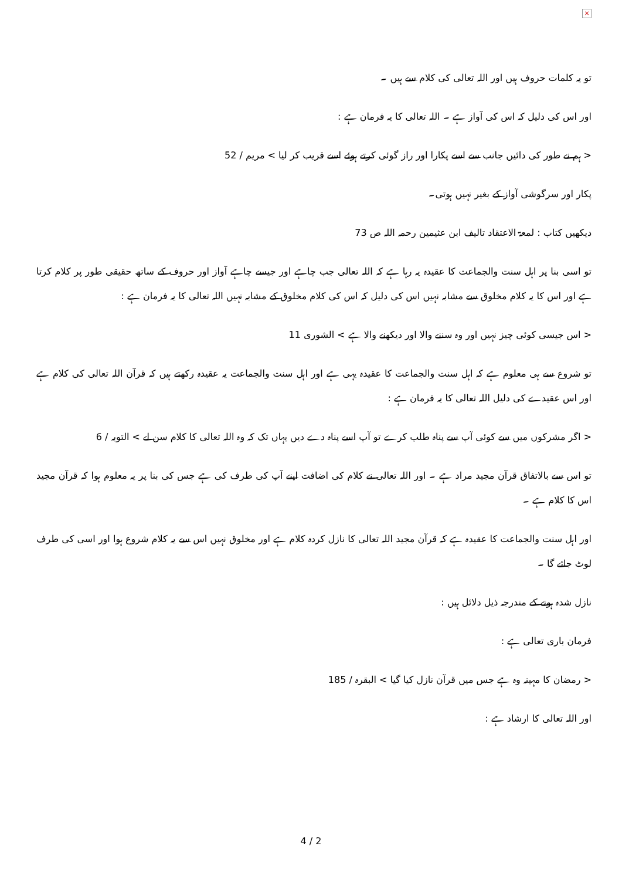×
تو یہ کلمات حروف ہیں اور اللہ تعالی کی کلام سے ہیں ۔
اور اس کی دلیل کہ اس کی آواز ہے ۔ اللہ تعالی کا یہ فرمان ہے :
< ہم نے طور کی دائیں جانب سے اسے پکارا اور راز گوئی کرتے ہوئے اسے قریب کر لیا > مریم / 52
پکار اور سرگوشی آواز کے بغیر نہیں ہوتی۔
دیکھیں کتاب : لمعۃ الاعتقاد تالیف ابن عثیمین رحمہ اللہ ص 73
تو اسی بنا پر اہل سنت والجماعت کا عقیدہ یہ رہا ہے کہ اللہ تعالی جب چاہے اور جیسے چاہے آواز اور حروف کے ساتھ حقیقی طور پر کلام کرتا ہے اور اس کا یہ کلام مخلوق سے مشابہ نہیں اس کی دلیل کہ اس کی کلام مخلوق کے مشابہ نہیں اللہ تعالی کا یہ فرمان ہے :
< اس جیسی کوئی چیز نہیں اور وہ سننے والا اور دیکھنے والا ہے > الشوری 11
تو شروع سے ہی معلوم ہے کہ اہل سنت والجماعت کا عقیدہ یہی ہے اور اہل سنت والجماعت یہ عقیدہ رکھتے ہیں کہ قرآن اللہ تعالی کی کلام ہے اور اس عقیدے کی دلیل اللہ تعالی کا یہ فرمان ہے :
< اگر مشرکوں میں سے کوئی آپ سے پناہ طلب کرے تو آپ اسے پناہ دے دیں یہاں تک کہ وہ اللہ تعالی کا کلام سن لے > التوبہ / 6
تو اس سے بالاتفاق قرآن مجید مراد ہے ۔ اور اللہ تعالی نے کلام کی اضافت اپنے آپ کی طرف کی ہے جس کی بنا پر یہ معلوم ہوا کہ قرآن مجید اس کا کلام ہے ۔
اور اہل سنت والجماعت کا عقیدہ ہے کہ قرآن مجید اللہ تعالی کا نازل کردہ کلام ہے اور مخلوق نہیں اس سے یہ کلام شروع ہوا اور اسی کی طرف لوٹ جائے گا ۔
نازل شدہ ہونے کے مندرجہ ذیل دلائل ہیں :
فرمان باری تعالی ہے :
< رمضان کا مہینہ وہ ہے جس میں قرآن نازل کیا گیا > البقرہ / 185
اور اللہ تعالی کا ارشاد ہے :
4 / 2